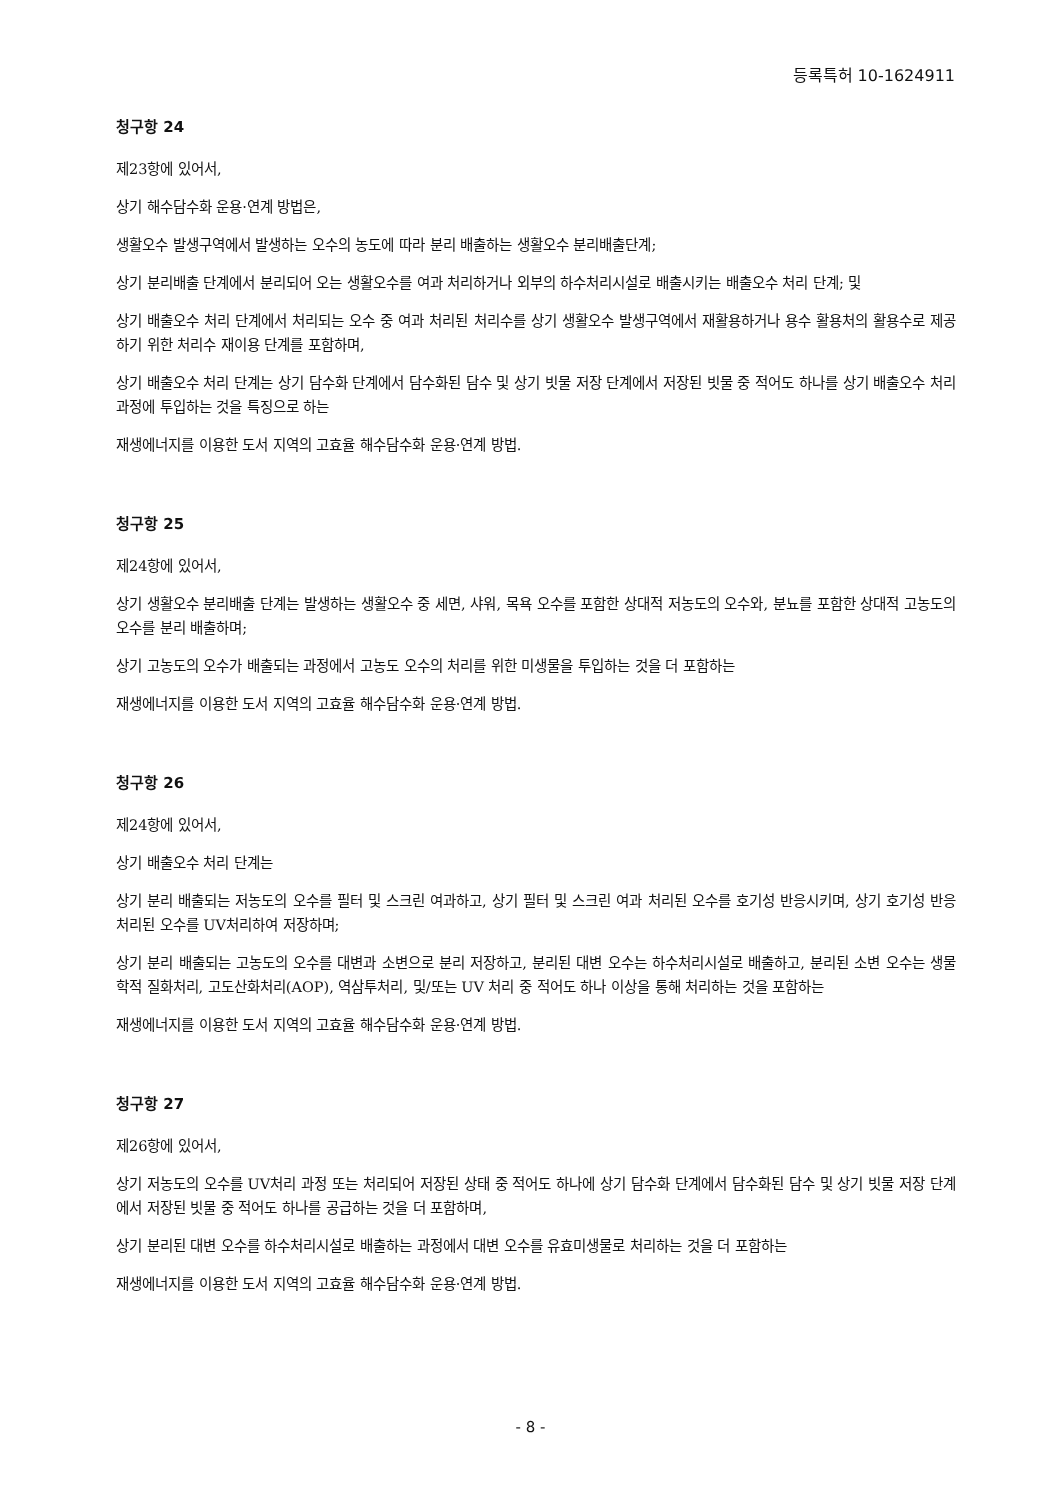등록특허 10-1624911
청구항 24
제23항에 있어서,
상기 해수담수화 운용·연계 방법은,
생활오수 발생구역에서 발생하는 오수의 농도에 따라 분리 배출하는 생활오수 분리배출단계;
상기 분리배출 단계에서 분리되어 오는 생활오수를 여과 처리하거나 외부의 하수처리시설로 배출시키는 배출오수 처리 단계; 및
상기 배출오수 처리 단계에서 처리되는 오수 중 여과 처리된 처리수를 상기 생활오수 발생구역에서 재활용하거나 용수 활용처의 활용수로 제공하기 위한 처리수 재이용 단계를 포함하며,
상기 배출오수 처리 단계는 상기 담수화 단계에서 담수화된 담수 및 상기 빗물 저장 단계에서 저장된 빗물 중 적어도 하나를 상기 배출오수 처리 과정에 투입하는 것을 특징으로 하는
재생에너지를 이용한 도서 지역의 고효율 해수담수화 운용·연계 방법.
청구항 25
제24항에 있어서,
상기 생활오수 분리배출 단계는 발생하는 생활오수 중 세면, 샤워, 목욕 오수를 포함한 상대적 저농도의 오수와, 분뇨를 포함한 상대적 고농도의 오수를 분리 배출하며;
상기 고농도의 오수가 배출되는 과정에서 고농도 오수의 처리를 위한 미생물을 투입하는 것을 더 포함하는
재생에너지를 이용한 도서 지역의 고효율 해수담수화 운용·연계 방법.
청구항 26
제24항에 있어서,
상기 배출오수 처리 단계는
상기 분리 배출되는 저농도의 오수를 필터 및 스크린 여과하고, 상기 필터 및 스크린 여과 처리된 오수를 호기성 반응시키며, 상기 호기성 반응 처리된 오수를 UV처리하여 저장하며;
상기 분리 배출되는 고농도의 오수를 대변과 소변으로 분리 저장하고, 분리된 대변 오수는 하수처리시설로 배출하고, 분리된 소변 오수는 생물학적 질화처리, 고도산화처리(AOP), 역삼투처리, 및/또는 UV 처리 중 적어도 하나 이상을 통해 처리하는 것을 포함하는
재생에너지를 이용한 도서 지역의 고효율 해수담수화 운용·연계 방법.
청구항 27
제26항에 있어서,
상기 저농도의 오수를 UV처리 과정 또는 처리되어 저장된 상태 중 적어도 하나에 상기 담수화 단계에서 담수화된 담수 및 상기 빗물 저장 단계에서 저장된 빗물 중 적어도 하나를 공급하는 것을 더 포함하며,
상기 분리된 대변 오수를 하수처리시설로 배출하는 과정에서 대변 오수를 유효미생물로 처리하는 것을 더 포함하는
재생에너지를 이용한 도서 지역의 고효율 해수담수화 운용·연계 방법.
- 8 -